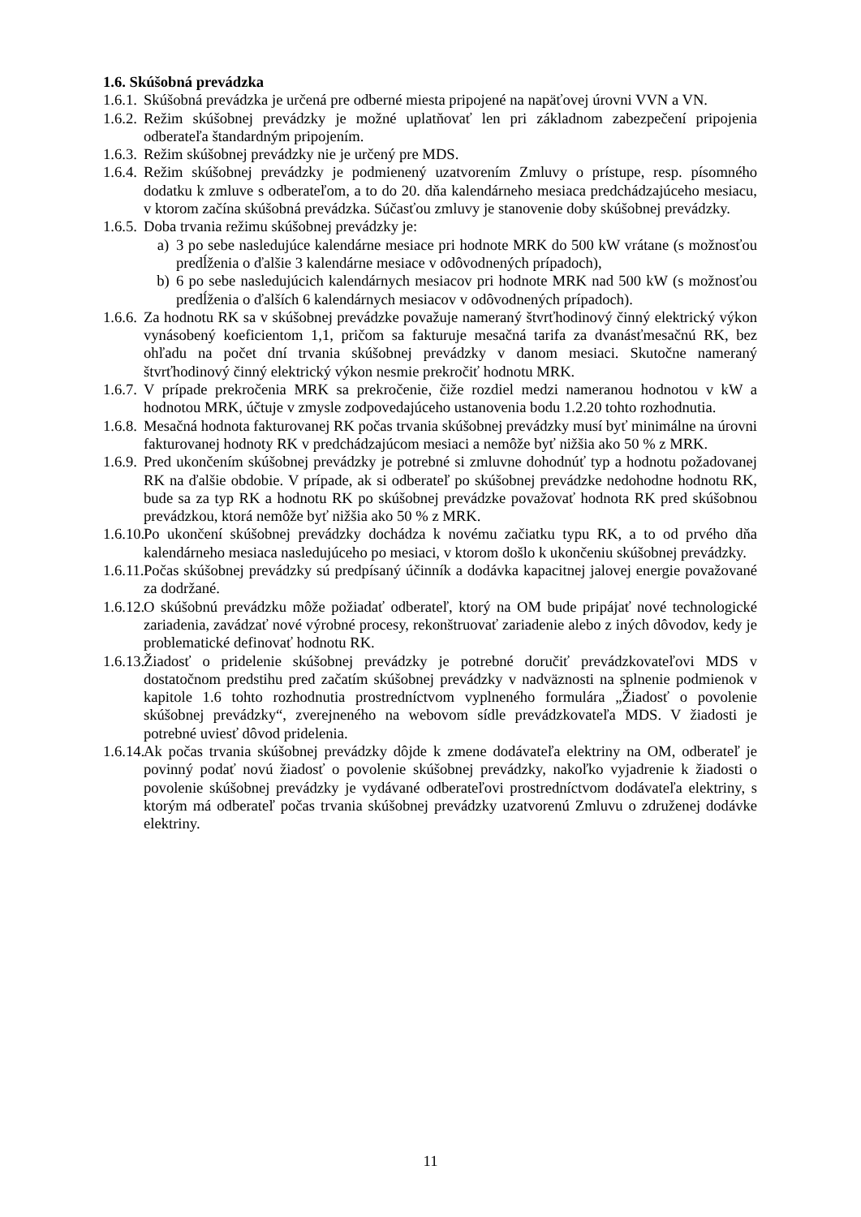1.6. Skúšobná prevádzka
1.6.1. Skúšobná prevádzka je určená pre odberné miesta pripojené na napäťovej úrovni VVN a VN.
1.6.2. Režim skúšobnej prevádzky je možné uplatňovať len pri základnom zabezpečení pripojenia odberateľa štandardným pripojením.
1.6.3. Režim skúšobnej prevádzky nie je určený pre MDS.
1.6.4. Režim skúšobnej prevádzky je podmienený uzatvorením Zmluvy o prístupe, resp. písomného dodatku k zmluve s odberateľom, a to do 20. dňa kalendárneho mesiaca predchádzajúceho mesiacu, v ktorom začína skúšobná prevádzka. Súčasťou zmluvy je stanovenie doby skúšobnej prevádzky.
1.6.5. Doba trvania režimu skúšobnej prevádzky je:
a) 3 po sebe nasledujúce kalendárne mesiace pri hodnote MRK do 500 kW vrátane (s možnosťou predĺženia o ďalšie 3 kalendárne mesiace v odôvodnených prípadoch),
b) 6 po sebe nasledujúcich kalendárnych mesiacov pri hodnote MRK nad 500 kW (s možnosťou predĺženia o ďalších 6 kalendárnych mesiacov v odôvodnených prípadoch).
1.6.6. Za hodnotu RK sa v skúšobnej prevádzke považuje nameraný štvrťhodinový činný elektrický výkon vynásobený koeficientom 1,1, pričom sa fakturuje mesačná tarifa za dvanásťmesačnú RK, bez ohľadu na počet dní trvania skúšobnej prevádzky v danom mesiaci. Skutočne nameraný štvrťhodinový činný elektrický výkon nesmie prekročiť hodnotu MRK.
1.6.7. V prípade prekročenia MRK sa prekročenie, čiže rozdiel medzi nameranou hodnotou v kW a hodnotou MRK, účtuje v zmysle zodpovedajúceho ustanovenia bodu 1.2.20 tohto rozhodnutia.
1.6.8. Mesačná hodnota fakturovanej RK počas trvania skúšobnej prevádzky musí byť minimálne na úrovni fakturovanej hodnoty RK v predchádzajúcom mesiaci a nemôže byť nižšia ako 50 % z MRK.
1.6.9. Pred ukončením skúšobnej prevádzky je potrebné si zmluvne dohodnúť typ a hodnotu požadovanej RK na ďalšie obdobie. V prípade, ak si odberateľ po skúšobnej prevádzke nedohodne hodnotu RK, bude sa za typ RK a hodnotu RK po skúšobnej prevádzke považovať hodnota RK pred skúšobnou prevádzkou, ktorá nemôže byť nižšia ako 50 % z MRK.
1.6.10. Po ukončení skúšobnej prevádzky dochádza k novému začiatku typu RK, a to od prvého dňa kalendárneho mesiaca nasledujúceho po mesiaci, v ktorom došlo k ukončeniu skúšobnej prevádzky.
1.6.11. Počas skúšobnej prevádzky sú predpísaný účinník a dodávka kapacitnej jalovej energie považované za dodržané.
1.6.12. O skúšobnú prevádzku môže požiadať odberateľ, ktorý na OM bude pripájať nové technologické zariadenia, zavádzať nové výrobné procesy, rekonštruovať zariadenie alebo z iných dôvodov, kedy je problematické definovať hodnotu RK.
1.6.13. Žiadosť o pridelenie skúšobnej prevádzky je potrebné doručiť prevádzkovateľovi MDS v dostatočnom predstihu pred začatím skúšobnej prevádzky v nadväznosti na splnenie podmienok v kapitole 1.6 tohto rozhodnutia prostredníctvom vyplneného formulára „Žiadosť o povolenie skúšobnej prevádzky“, zverejneného na webovom sídle prevádzkovateľa MDS. V žiadosti je potrebné uviesť dôvod pridelenia.
1.6.14. Ak počas trvania skúšobnej prevádzky dôjde k zmene dodávateľa elektriny na OM, odberateľ je povinný podať novú žiadosť o povolenie skúšobnej prevádzky, nakoľko vyjadrenie k žiadosti o povolenie skúšobnej prevádzky je vydávané odberateľovi prostredníctvom dodávateľa elektriny, s ktorým má odberateľ počas trvania skúšobnej prevádzky uzatvorenú Zmluvu o združenej dodávke elektriny.
11